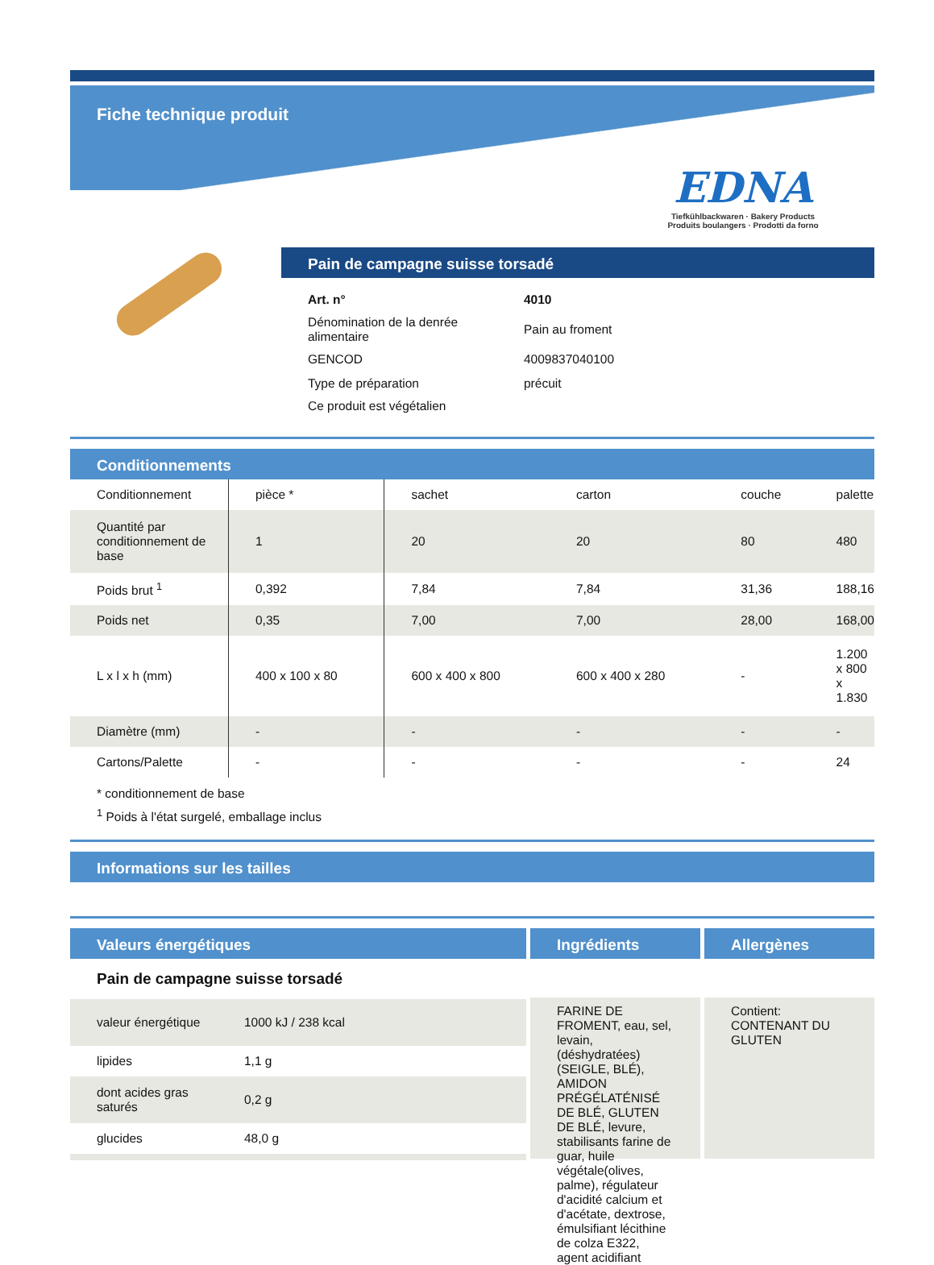Fiche technique produit
EDNA
Tiefkühlbackwaren · Bakery Products
Produits boulangers · Prodotti da forno
Pain de campagne suisse torsadé
| Art. n° | 4010 |
| Dénomination de la denrée alimentaire | Pain au froment |
| GENCOD | 4009837040100 |
| Type de préparation | précuit |
| Ce produit est végétalien | |
Conditionnements
| Conditionnement | pièce * | sachet | carton | couche | palette |
| Quantité par conditionnement de base | 1 | 20 | 20 | 80 | 480 |
| Poids brut <sup>1</sup> | 0,392 | 7,84 | 7,84 | 31,36 | 188,16 |
| Poids net | 0,35 | 7,00 | 7,00 | 28,00 | 168,00 |
| L x l x h (mm) | 400 x 100 x 80 | 600 x 400 x 800 | 600 x 400 x 280 | - | 1.200 x 800 x 1.830 |
| Diamètre (mm) | - | - | - | - | - |
| Cartons/Palette | - | - | - | - | 24 |
* conditionnement de base
<sup>1</sup> Poids à l'état surgelé, emballage inclus
Informations sur les tailles
Valeurs énergétiques
Pain de campagne suisse torsadé
| valeur énergétique | 1000 kJ / 238 kcal |
| lipides | 1,1 g |
| dont acides gras saturés | 0,2 g |
| glucides | 48,0 g |
Ingrédients
FARINE DE FROMENT, eau, sel, levain, (déshydratées)(SEIGLE, BLÉ), AMIDON PRÉGÉLATÉNISÉ DE BLÉ, GLUTEN DE BLÉ, levure, stabilisants farine de guar, huile végétale(olives, palme), régulateur d'acidité calcium et d'acétate, dextrose, émulsifiant lécithine de colza E322, agent acidifiant
Allergènes
Contient: CONTENANT DU GLUTEN